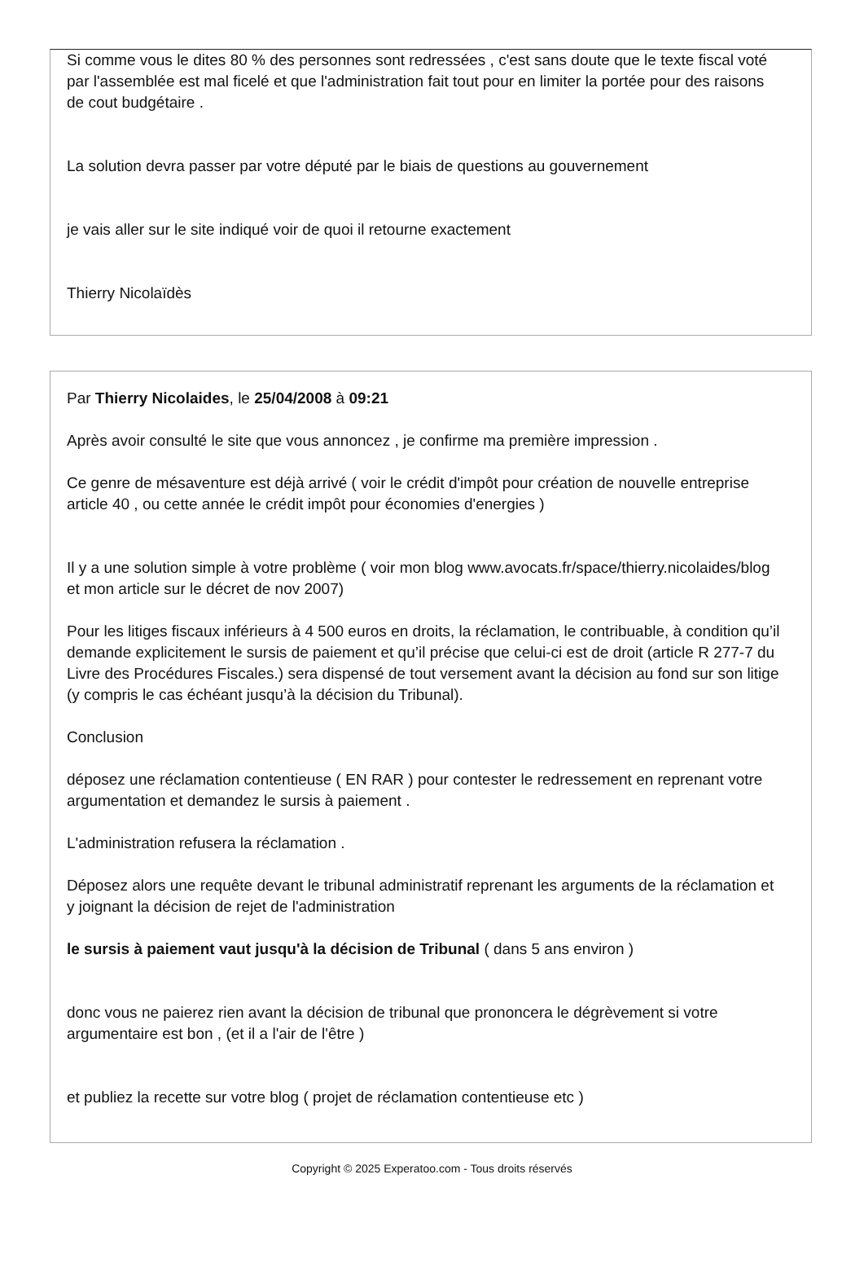Si comme vous le dites 80 % des personnes sont redressées , c'est sans doute que le texte fiscal voté par l'assemblée est mal ficelé et que l'administration fait tout pour en limiter la portée pour des raisons de cout budgétaire .
La solution devra passer par votre député par le biais de questions au gouvernement
je vais aller sur le site indiqué voir de quoi il retourne exactement
Thierry Nicolaïdès
Par Thierry Nicolaides, le 25/04/2008 à 09:21
Après avoir consulté le site que vous annoncez , je confirme ma première impression .
Ce genre de mésaventure est déjà arrivé ( voir le crédit d'impôt pour création de nouvelle entreprise article 40 , ou cette année le crédit impôt pour économies d'energies )
Il y a une solution simple à votre problème ( voir mon blog www.avocats.fr/space/thierry.nicolaides/blog et mon article sur le décret de nov 2007)
Pour les litiges fiscaux inférieurs à 4 500 euros en droits, la réclamation, le contribuable, à condition qu’il demande explicitement le sursis de paiement et qu’il précise que celui-ci est de droit (article R 277-7 du Livre des Procédures Fiscales.) sera dispensé de tout versement avant la décision au fond sur son litige (y compris le cas échéant jusqu’à la décision du Tribunal).
Conclusion
déposez une réclamation contentieuse ( EN RAR ) pour contester le redressement en reprenant votre argumentation et demandez le sursis à paiement .
L'administration refusera la réclamation .
Déposez alors une requête devant le tribunal administratif reprenant les arguments de la réclamation et y joignant la décision de rejet de l'administration
le sursis à paiement vaut jusqu'à la décision de Tribunal ( dans 5 ans environ )
donc vous ne paierez rien avant la décision de tribunal que prononcera le dégrèvement si votre argumentaire est bon , (et il a l'air de l'être )
et publiez la recette sur votre blog ( projet de réclamation contentieuse etc )
Copyright © 2025 Experatoo.com - Tous droits réservés